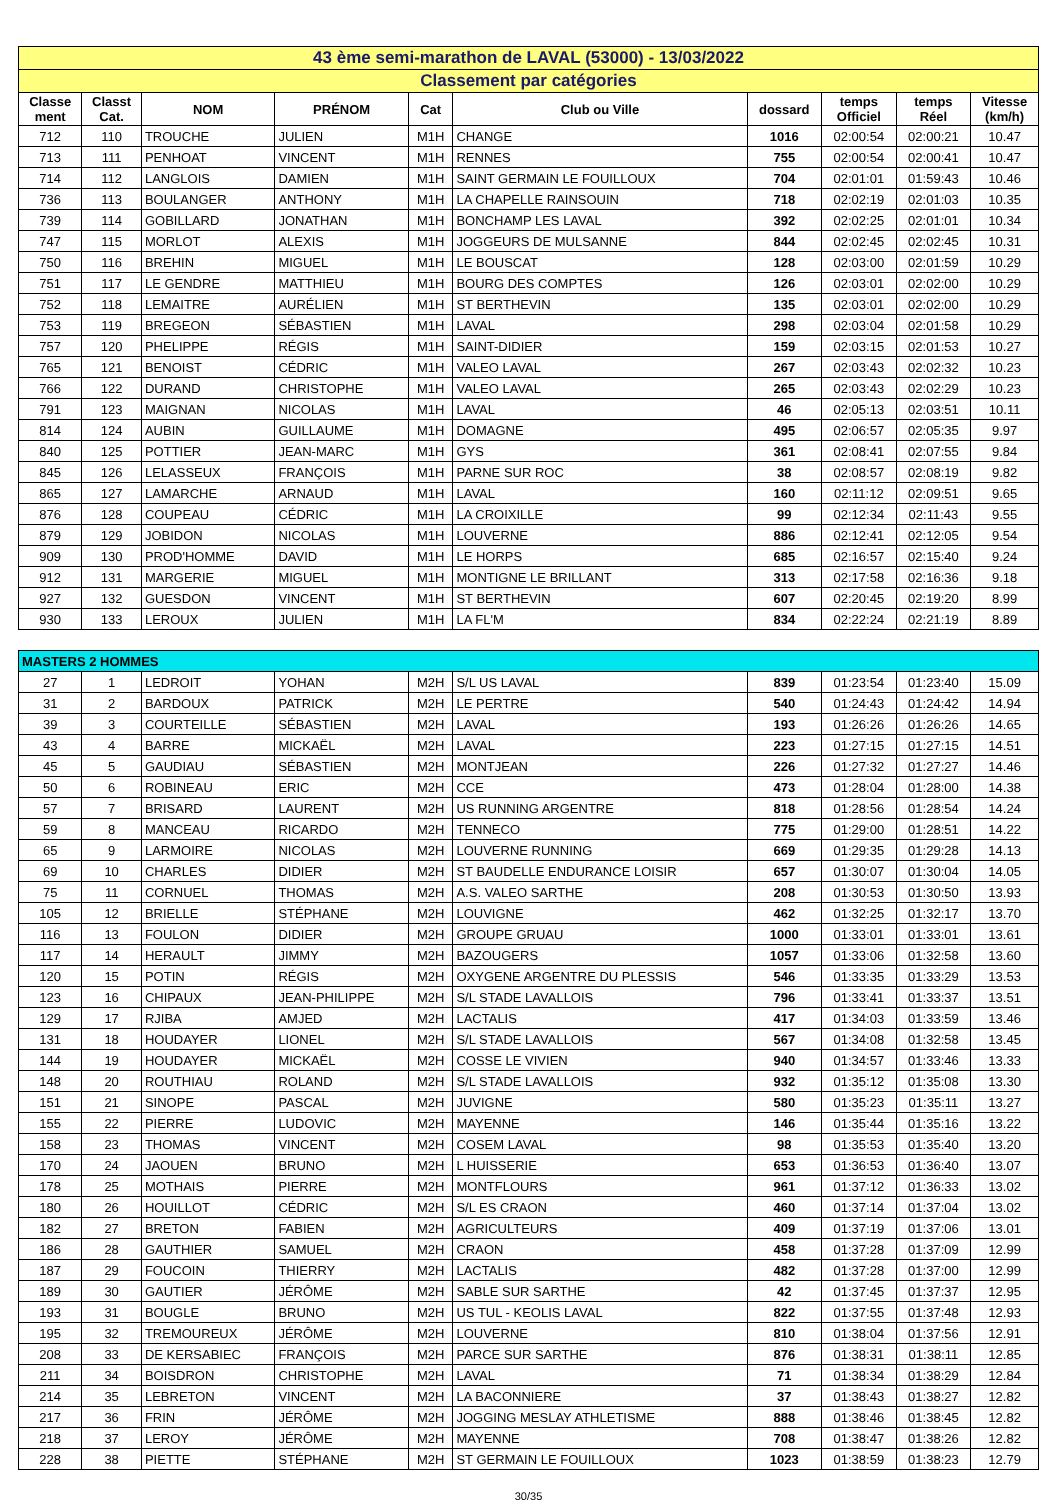| 43 ème semi-marathon de LAVAL (53000) - 13/03/2022 | | | | | | | | | |
| Classement par catégories | | | | | | | | | |
| Classe ment | Classt Cat. | NOM | PRÉNOM | Cat | Club ou Ville | dossard | temps Officiel | temps Réel | Vitesse (km/h) |
| 712 | 110 | TROUCHE | JULIEN | M1H | CHANGE | 1016 | 02:00:54 | 02:00:21 | 10.47 |
| 713 | 111 | PENHOAT | VINCENT | M1H | RENNES | 755 | 02:00:54 | 02:00:41 | 10.47 |
| 714 | 112 | LANGLOIS | DAMIEN | M1H | SAINT GERMAIN LE FOUILLOUX | 704 | 02:01:01 | 01:59:43 | 10.46 |
| 736 | 113 | BOULANGER | ANTHONY | M1H | LA CHAPELLE RAINSOUIN | 718 | 02:02:19 | 02:01:03 | 10.35 |
| 739 | 114 | GOBILLARD | JONATHAN | M1H | BONCHAMP LES LAVAL | 392 | 02:02:25 | 02:01:01 | 10.34 |
| 747 | 115 | MORLOT | ALEXIS | M1H | JOGGEURS DE MULSANNE | 844 | 02:02:45 | 02:02:45 | 10.31 |
| 750 | 116 | BREHIN | MIGUEL | M1H | LE BOUSCAT | 128 | 02:03:00 | 02:01:59 | 10.29 |
| 751 | 117 | LE GENDRE | MATTHIEU | M1H | BOURG DES COMPTES | 126 | 02:03:01 | 02:02:00 | 10.29 |
| 752 | 118 | LEMAITRE | AURÉLIEN | M1H | ST BERTHEVIN | 135 | 02:03:01 | 02:02:00 | 10.29 |
| 753 | 119 | BREGEON | SÉBASTIEN | M1H | LAVAL | 298 | 02:03:04 | 02:01:58 | 10.29 |
| 757 | 120 | PHELIPPE | RÉGIS | M1H | SAINT-DIDIER | 159 | 02:03:15 | 02:01:53 | 10.27 |
| 765 | 121 | BENOIST | CÉDRIC | M1H | VALEO LAVAL | 267 | 02:03:43 | 02:02:32 | 10.23 |
| 766 | 122 | DURAND | CHRISTOPHE | M1H | VALEO LAVAL | 265 | 02:03:43 | 02:02:29 | 10.23 |
| 791 | 123 | MAIGNAN | NICOLAS | M1H | LAVAL | 46 | 02:05:13 | 02:03:51 | 10.11 |
| 814 | 124 | AUBIN | GUILLAUME | M1H | DOMAGNE | 495 | 02:06:57 | 02:05:35 | 9.97 |
| 840 | 125 | POTTIER | JEAN-MARC | M1H | GYS | 361 | 02:08:41 | 02:07:55 | 9.84 |
| 845 | 126 | LELASSEUX | FRANÇOIS | M1H | PARNE SUR ROC | 38 | 02:08:57 | 02:08:19 | 9.82 |
| 865 | 127 | LAMARCHE | ARNAUD | M1H | LAVAL | 160 | 02:11:12 | 02:09:51 | 9.65 |
| 876 | 128 | COUPEAU | CÉDRIC | M1H | LA CROIXILLE | 99 | 02:12:34 | 02:11:43 | 9.55 |
| 879 | 129 | JOBIDON | NICOLAS | M1H | LOUVERNE | 886 | 02:12:41 | 02:12:05 | 9.54 |
| 909 | 130 | PROD'HOMME | DAVID | M1H | LE HORPS | 685 | 02:16:57 | 02:15:40 | 9.24 |
| 912 | 131 | MARGERIE | MIGUEL | M1H | MONTIGNE LE BRILLANT | 313 | 02:17:58 | 02:16:36 | 9.18 |
| 927 | 132 | GUESDON | VINCENT | M1H | ST BERTHEVIN | 607 | 02:20:45 | 02:19:20 | 8.99 |
| 930 | 133 | LEROUX | JULIEN | M1H | LA FL'M | 834 | 02:22:24 | 02:21:19 | 8.89 |
| MASTERS 2 HOMMES | | | | | | | | | |
| 27 | 1 | LEDROIT | YOHAN | M2H | S/L US LAVAL | 839 | 01:23:54 | 01:23:40 | 15.09 |
| 31 | 2 | BARDOUX | PATRICK | M2H | LE PERTRE | 540 | 01:24:43 | 01:24:42 | 14.94 |
| 39 | 3 | COURTEILLE | SÉBASTIEN | M2H | LAVAL | 193 | 01:26:26 | 01:26:26 | 14.65 |
| 43 | 4 | BARRE | MICKAËL | M2H | LAVAL | 223 | 01:27:15 | 01:27:15 | 14.51 |
| 45 | 5 | GAUDIAU | SÉBASTIEN | M2H | MONTJEAN | 226 | 01:27:32 | 01:27:27 | 14.46 |
| 50 | 6 | ROBINEAU | ERIC | M2H | CCE | 473 | 01:28:04 | 01:28:00 | 14.38 |
| 57 | 7 | BRISARD | LAURENT | M2H | US RUNNING ARGENTRE | 818 | 01:28:56 | 01:28:54 | 14.24 |
| 59 | 8 | MANCEAU | RICARDO | M2H | TENNECO | 775 | 01:29:00 | 01:28:51 | 14.22 |
| 65 | 9 | LARMOIRE | NICOLAS | M2H | LOUVERNE RUNNING | 669 | 01:29:35 | 01:29:28 | 14.13 |
| 69 | 10 | CHARLES | DIDIER | M2H | ST BAUDELLE ENDURANCE LOISIR | 657 | 01:30:07 | 01:30:04 | 14.05 |
| 75 | 11 | CORNUEL | THOMAS | M2H | A.S. VALEO SARTHE | 208 | 01:30:53 | 01:30:50 | 13.93 |
| 105 | 12 | BRIELLE | STÉPHANE | M2H | LOUVIGNE | 462 | 01:32:25 | 01:32:17 | 13.70 |
| 116 | 13 | FOULON | DIDIER | M2H | GROUPE GRUAU | 1000 | 01:33:01 | 01:33:01 | 13.61 |
| 117 | 14 | HERAULT | JIMMY | M2H | BAZOUGERS | 1057 | 01:33:06 | 01:32:58 | 13.60 |
| 120 | 15 | POTIN | RÉGIS | M2H | OXYGENE ARGENTRE DU PLESSIS | 546 | 01:33:35 | 01:33:29 | 13.53 |
| 123 | 16 | CHIPAUX | JEAN-PHILIPPE | M2H | S/L STADE LAVALLOIS | 796 | 01:33:41 | 01:33:37 | 13.51 |
| 129 | 17 | RJIBA | AMJED | M2H | LACTALIS | 417 | 01:34:03 | 01:33:59 | 13.46 |
| 131 | 18 | HOUDAYER | LIONEL | M2H | S/L STADE LAVALLOIS | 567 | 01:34:08 | 01:32:58 | 13.45 |
| 144 | 19 | HOUDAYER | MICKAËL | M2H | COSSE LE VIVIEN | 940 | 01:34:57 | 01:33:46 | 13.33 |
| 148 | 20 | ROUTHIAU | ROLAND | M2H | S/L STADE LAVALLOIS | 932 | 01:35:12 | 01:35:08 | 13.30 |
| 151 | 21 | SINOPE | PASCAL | M2H | JUVIGNE | 580 | 01:35:23 | 01:35:11 | 13.27 |
| 155 | 22 | PIERRE | LUDOVIC | M2H | MAYENNE | 146 | 01:35:44 | 01:35:16 | 13.22 |
| 158 | 23 | THOMAS | VINCENT | M2H | COSEM LAVAL | 98 | 01:35:53 | 01:35:40 | 13.20 |
| 170 | 24 | JAOUEN | BRUNO | M2H | L HUISSERIE | 653 | 01:36:53 | 01:36:40 | 13.07 |
| 178 | 25 | MOTHAIS | PIERRE | M2H | MONTFLOURS | 961 | 01:37:12 | 01:36:33 | 13.02 |
| 180 | 26 | HOUILLOT | CÉDRIC | M2H | S/L ES CRAON | 460 | 01:37:14 | 01:37:04 | 13.02 |
| 182 | 27 | BRETON | FABIEN | M2H | AGRICULTEURS | 409 | 01:37:19 | 01:37:06 | 13.01 |
| 186 | 28 | GAUTHIER | SAMUEL | M2H | CRAON | 458 | 01:37:28 | 01:37:09 | 12.99 |
| 187 | 29 | FOUCOIN | THIERRY | M2H | LACTALIS | 482 | 01:37:28 | 01:37:00 | 12.99 |
| 189 | 30 | GAUTIER | JÉRÔME | M2H | SABLE SUR SARTHE | 42 | 01:37:45 | 01:37:37 | 12.95 |
| 193 | 31 | BOUGLE | BRUNO | M2H | US TUL - KEOLIS LAVAL | 822 | 01:37:55 | 01:37:48 | 12.93 |
| 195 | 32 | TREMOUREUX | JÉRÔME | M2H | LOUVERNE | 810 | 01:38:04 | 01:37:56 | 12.91 |
| 208 | 33 | DE KERSABIEC | FRANÇOIS | M2H | PARCE SUR SARTHE | 876 | 01:38:31 | 01:38:11 | 12.85 |
| 211 | 34 | BOISDRON | CHRISTOPHE | M2H | LAVAL | 71 | 01:38:34 | 01:38:29 | 12.84 |
| 214 | 35 | LEBRETON | VINCENT | M2H | LA BACONNIERE | 37 | 01:38:43 | 01:38:27 | 12.82 |
| 217 | 36 | FRIN | JÉRÔME | M2H | JOGGING MESLAY ATHLETISME | 888 | 01:38:46 | 01:38:45 | 12.82 |
| 218 | 37 | LEROY | JÉRÔME | M2H | MAYENNE | 708 | 01:38:47 | 01:38:26 | 12.82 |
| 228 | 38 | PIETTE | STÉPHANE | M2H | ST GERMAIN LE FOUILLOUX | 1023 | 01:38:59 | 01:38:23 | 12.79 |
30/35